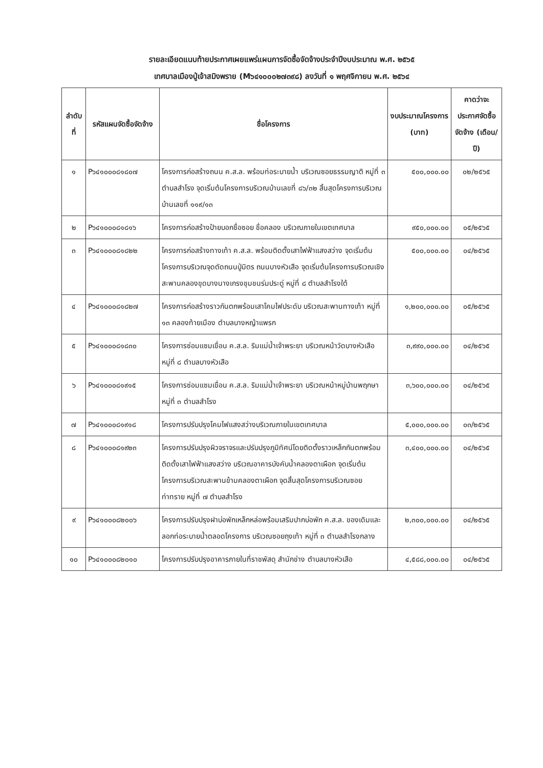รายละเอียดแนบท้ายประกาศเผยแพร่แผนการจัดซื้อจัดจ้างประจำปีงบประมาณ พ.ศ. ๒๕๖๕
เทศบาลเมืองปู่เจ้าสมิงพราย (M๖๔๑๐๐๐๒๗๓๙๘) ลงวันที่ ๑ พฤศจิกายน พ.ศ. ๒๕๖๔
| ลำดับที่ | รหัสแผนจัดซื้อจัดจ้าง | ชื่อโครงการ | งบประมาณโครงการ (บาท) | คาดว่าจะประกาศจัดซื้อจัดจ้าง (เดือน/ปี) |
| --- | --- | --- | --- | --- |
| ๑ | P๖๔๑๐๐๐๘๑๘๐๗ | โครงการก่อสร้างถนน ค.ส.ล. พร้อมท่อระบายน้ำ บริเวณซอยธรรมญาติ หมู่ที่ ๓ ตำบลสำโรง จุดเริ่มต้นโครงการบริเวณบ้านเลขที่ ๘๖/๓๒ สิ้นสุดโครงการบริเวณบ้านเลขที่ ๑๑๙/๑๓ | ๕๐๐,๐๐๐.๐๐ | ๐๒/๒๕๖๕ |
| ๒ | P๖๔๑๐๐๐๘๑๘๑๖ | โครงการก่อสร้างป้ายบอกชื่อซอย ชื่อคลอง บริเวณภายในเขตเทศบาล | ๙๕๐,๐๐๐.๐๐ | ๐๕/๒๕๖๕ |
| ๓ | P๖๔๑๐๐๐๘๑๘๒๒ | โครงการก่อสร้างทางเท้า ค.ส.ล. พร้อมติดตั้งเสาไฟฟ้าแสงสว่าง จุดเริ่มต้นโครงการบริเวณจุดตัดถนนปู่มิตร ถนนบางหัวเสือ จุดเริ่มต้นโครงการบริเวณเชิงสะพานคลองขุดบางนางเกรงชุมชนร่มประดู่ หมู่ที่ ๘ ตำบลสำโรงใต้ | ๕๐๐,๐๐๐.๐๐ | ๐๔/๒๕๖๕ |
| ๔ | P๖๔๑๐๐๐๘๑๘๒๗ | โครงการก่อสร้างราวกันตกพร้อมเสาโคมไฟประดับ บริเวณสะพานทางเท้า หมู่ที่ ๑๓ คลองท้ายเมือง ตำบลบางหญ้าแพรก | ๑,๒๐๐,๐๐๐.๐๐ | ๐๕/๒๕๖๕ |
| ๕ | P๖๔๑๐๐๐๘๑๘๓๐ | โครงการซ่อมแซมเขื่อน ค.ส.ล. ริมแม่น้ำเจ้าพระยา บริเวณหน้าวัดบางหัวเสือ หมู่ที่ ๘ ตำบลบางหัวเสือ | ๓,๙๙๐,๐๐๐.๐๐ | ๐๔/๒๕๖๕ |
| ๖ | P๖๔๑๐๐๐๘๑๙๑๕ | โครงการซ่อมแซมเขื่อน ค.ส.ล. ริมแม่น้ำเจ้าพระยา บริเวณหน้าหมู่บ้านพฤกษา หมู่ที่ ๓ ตำบลสำโรง | ๓,๖๐๐,๐๐๐.๐๐ | ๐๔/๒๕๖๕ |
| ๗ | P๖๔๑๐๐๐๘๑๙๑๘ | โครงการปรับปรุงโคมไฟแสงสว่างบริเวณภายในเขตเทศบาล | ๕,๐๐๐,๐๐๐.๐๐ | ๐๓/๒๕๖๕ |
| ๘ | P๖๔๑๐๐๐๘๑๙๒๓ | โครงการปรับปรุงผิวจราจรและปรับปรุงภูมิทัศน์โดยติดตั้งราวเหล็กกันตกพร้อมติดตั้งเสาไฟฟ้าแสงสว่าง บริเวณอาคารบังคับน้ำคลองตาเผือก จุดเริ่มต้นโครงการบริเวณสะพานข้ามคลองตาเผือก จุดสิ้นสุดโครงการบริเวณซอยท่าทราย หมู่ที่ ๗ ตำบลสำโรง | ๓,๔๐๐,๐๐๐.๐๐ | ๐๔/๒๕๖๕ |
| ๙ | P๖๔๑๐๐๐๘๒๐๐๖ | โครงการปรับปรุงฝาบ่อพักเหล็กหล่อพร้อมเสริมปากบ่อพัก ค.ส.ล. ของเดิมและลอกท่อระบายน้ำตลอดโครงการ บริเวณซอยถุงเท้า หมู่ที่ ๓ ตำบลสำโรงกลาง | ๒,๓๐๐,๐๐๐.๐๐ | ๐๔/๒๕๖๕ |
| ๑๐ | P๖๔๑๐๐๐๘๒๐๑๐ | โครงการปรับปรุงอาคารภายในที่ราชพัสดุ สำนักช่าง ตำบลบางหัวเสือ | ๔,๕๘๘,๐๐๐.๐๐ | ๐๔/๒๕๖๕ |